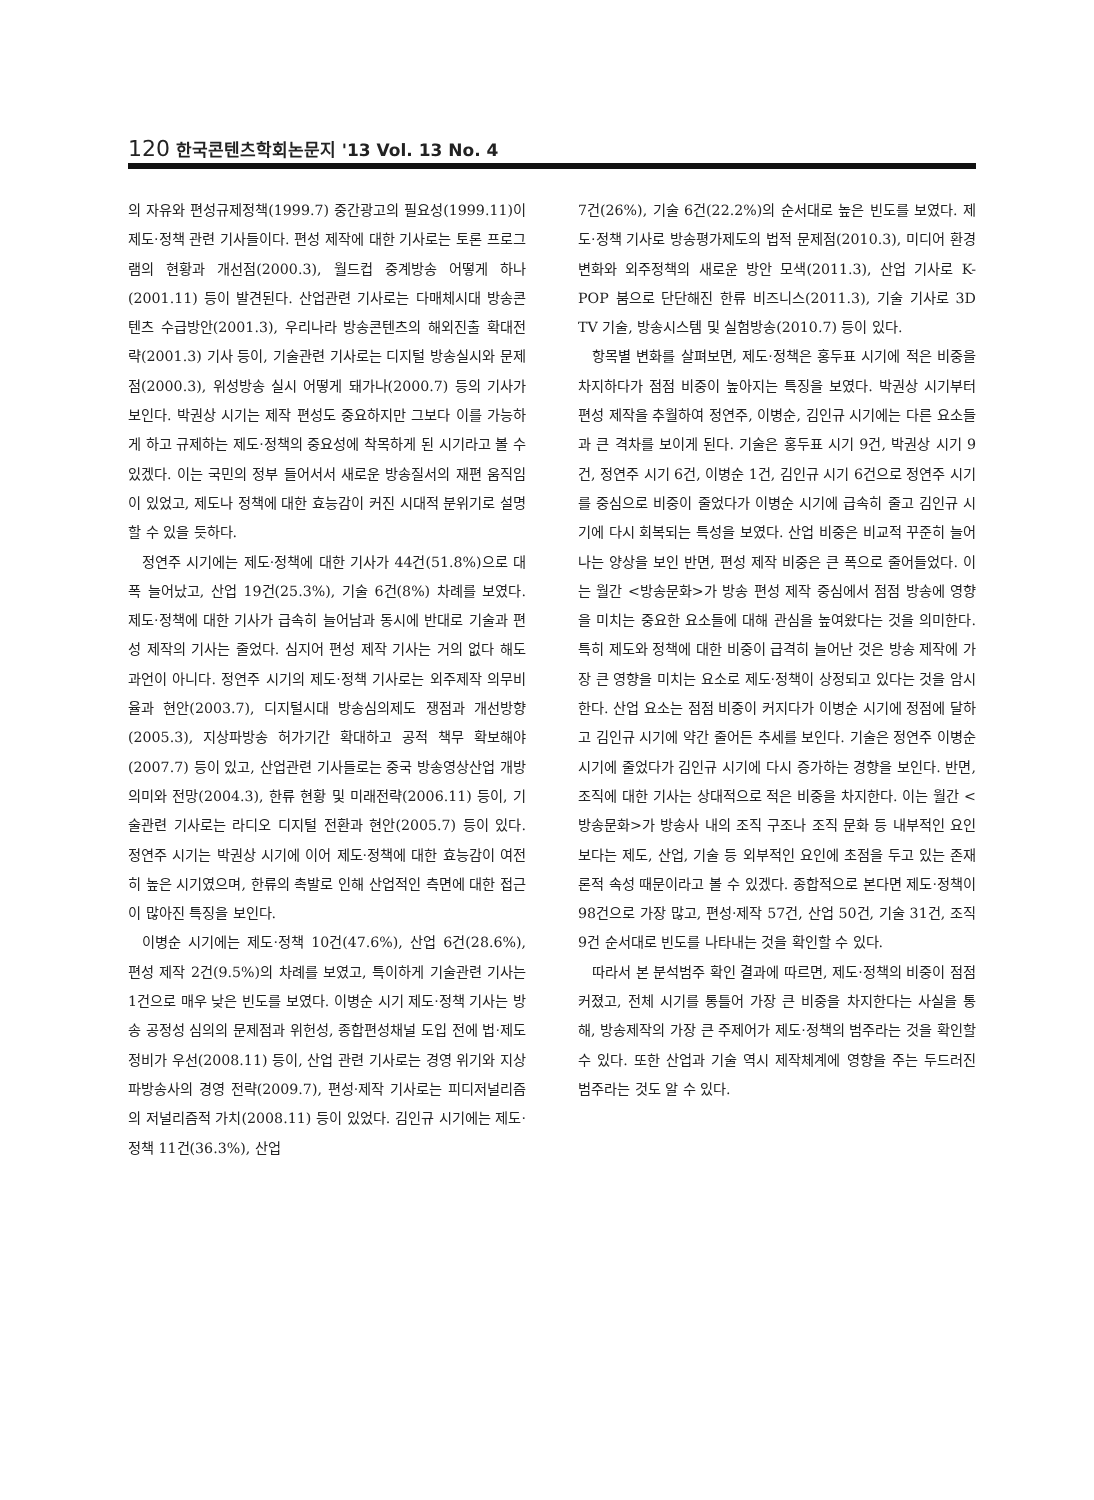120 한국콘텐츠학회논문지 '13 Vol. 13 No. 4
의 자유와 편성규제정책(1999.7) 중간광고의 필요성(1999.11)이 제도·정책 관련 기사들이다. 편성 제작에 대한 기사로는 토론 프로그램의 현황과 개선점(2000.3), 월드컵 중계방송 어떻게 하나(2001.11) 등이 발견된다. 산업관련 기사로는 다매체시대 방송콘텐츠 수급방안(2001.3), 우리나라 방송콘텐츠의 해외진출 확대전략(2001.3) 기사 등이, 기술관련 기사로는 디지털 방송실시와 문제점(2000.3), 위성방송 실시 어떻게 돼가나(2000.7) 등의 기사가 보인다. 박권상 시기는 제작 편성도 중요하지만 그보다 이를 가능하게 하고 규제하는 제도·정책의 중요성에 착목하게 된 시기라고 볼 수 있겠다. 이는 국민의 정부 들어서서 새로운 방송질서의 재편 움직임이 있었고, 제도나 정책에 대한 효능감이 커진 시대적 분위기로 설명할 수 있을 듯하다.
정연주 시기에는 제도·정책에 대한 기사가 44건(51.8%)으로 대폭 늘어났고, 산업 19건(25.3%), 기술 6건(8%) 차례를 보였다. 제도·정책에 대한 기사가 급속히 늘어남과 동시에 반대로 기술과 편성 제작의 기사는 줄었다. 심지어 편성 제작 기사는 거의 없다 해도 과언이 아니다. 정연주 시기의 제도·정책 기사로는 외주제작 의무비율과 현안(2003.7), 디지털시대 방송심의제도 쟁점과 개선방향(2005.3), 지상파방송 허가기간 확대하고 공적 책무 확보해야(2007.7) 등이 있고, 산업관련 기사들로는 중국 방송영상산업 개방 의미와 전망(2004.3), 한류 현황 및 미래전략(2006.11) 등이, 기술관련 기사로는 라디오 디지털 전환과 현안(2005.7) 등이 있다. 정연주 시기는 박권상 시기에 이어 제도·정책에 대한 효능감이 여전히 높은 시기였으며, 한류의 촉발로 인해 산업적인 측면에 대한 접근이 많아진 특징을 보인다.
이병순 시기에는 제도·정책 10건(47.6%), 산업 6건(28.6%), 편성 제작 2건(9.5%)의 차례를 보였고, 특이하게 기술관련 기사는 1건으로 매우 낮은 빈도를 보였다. 이병순 시기 제도·정책 기사는 방송 공정성 심의의 문제점과 위헌성, 종합편성채널 도입 전에 법·제도 정비가 우선(2008.11) 등이, 산업 관련 기사로는 경영 위기와 지상파방송사의 경영 전략(2009.7), 편성·제작 기사로는 피디저널리즘의 저널리즘적 가치(2008.11) 등이 있었다. 김인규 시기에는 제도·정책 11건(36.3%), 산업
7건(26%), 기술 6건(22.2%)의 순서대로 높은 빈도를 보였다. 제도·정책 기사로 방송평가제도의 법적 문제점(2010.3), 미디어 환경변화와 외주정책의 새로운 방안 모색(2011.3), 산업 기사로 K-POP 붐으로 단단해진 한류 비즈니스(2011.3), 기술 기사로 3D TV 기술, 방송시스템 및 실험방송(2010.7) 등이 있다.
항목별 변화를 살펴보면, 제도·정책은 홍두표 시기에 적은 비중을 차지하다가 점점 비중이 높아지는 특징을 보였다. 박권상 시기부터 편성 제작을 추월하여 정연주, 이병순, 김인규 시기에는 다른 요소들과 큰 격차를 보이게 된다. 기술은 홍두표 시기 9건, 박권상 시기 9건, 정연주 시기 6건, 이병순 1건, 김인규 시기 6건으로 정연주 시기를 중심으로 비중이 줄었다가 이병순 시기에 급속히 줄고 김인규 시기에 다시 회복되는 특성을 보였다. 산업 비중은 비교적 꾸준히 늘어나는 양상을 보인 반면, 편성 제작 비중은 큰 폭으로 줄어들었다. 이는 월간 <방송문화>가 방송 편성 제작 중심에서 점점 방송에 영향을 미치는 중요한 요소들에 대해 관심을 높여왔다는 것을 의미한다. 특히 제도와 정책에 대한 비중이 급격히 늘어난 것은 방송 제작에 가장 큰 영향을 미치는 요소로 제도·정책이 상정되고 있다는 것을 암시한다. 산업 요소는 점점 비중이 커지다가 이병순 시기에 정점에 달하고 김인규 시기에 약간 줄어든 추세를 보인다. 기술은 정연주 이병순 시기에 줄었다가 김인규 시기에 다시 증가하는 경향을 보인다. 반면, 조직에 대한 기사는 상대적으로 적은 비중을 차지한다. 이는 월간 <방송문화>가 방송사 내의 조직 구조나 조직 문화 등 내부적인 요인보다는 제도, 산업, 기술 등 외부적인 요인에 초점을 두고 있는 존재론적 속성 때문이라고 볼 수 있겠다. 종합적으로 본다면 제도·정책이 98건으로 가장 많고, 편성·제작 57건, 산업 50건, 기술 31건, 조직 9건 순서대로 빈도를 나타내는 것을 확인할 수 있다.
따라서 본 분석범주 확인 결과에 따르면, 제도·정책의 비중이 점점 커졌고, 전체 시기를 통틀어 가장 큰 비중을 차지한다는 사실을 통해, 방송제작의 가장 큰 주제어가 제도·정책의 범주라는 것을 확인할 수 있다. 또한 산업과 기술 역시 제작체계에 영향을 주는 두드러진 범주라는 것도 알 수 있다.